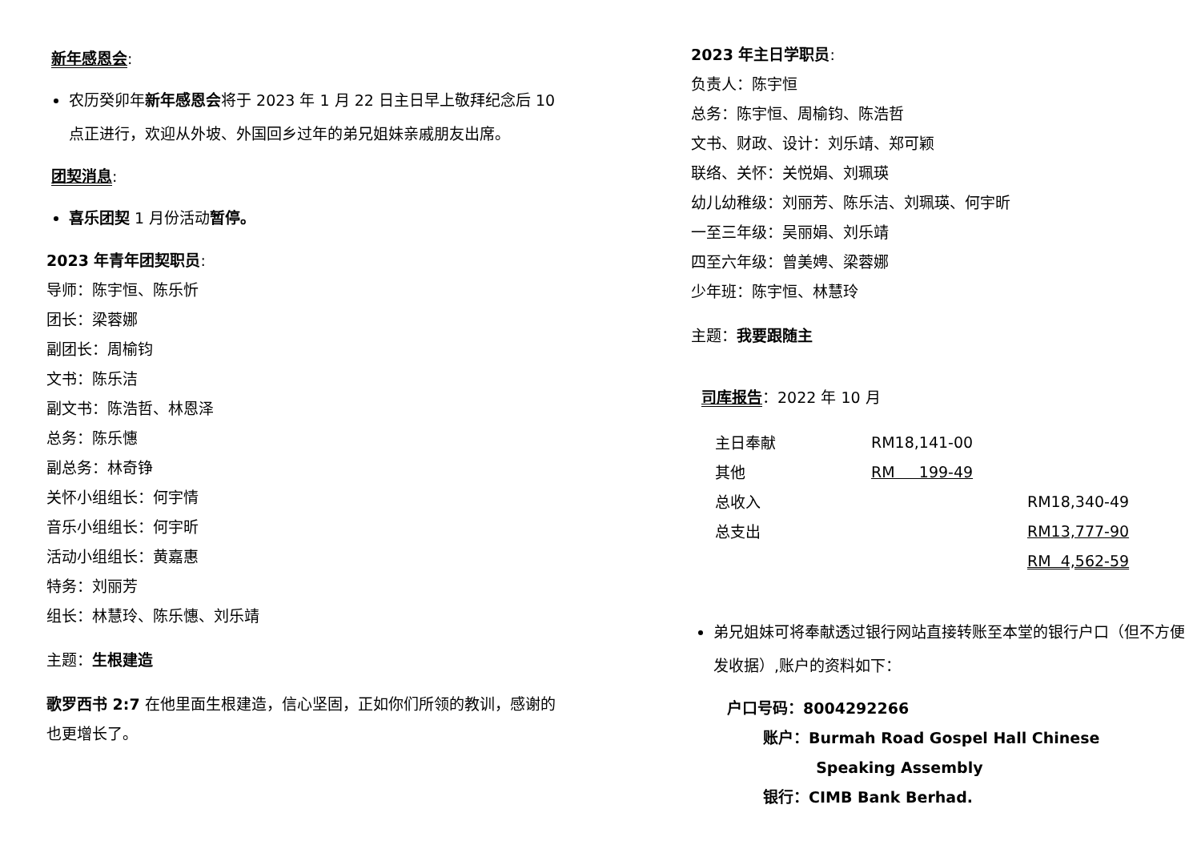新年感恩会:
农历癸卯年新年感恩会将于 2023 年 1 月 22 日主日早上敬拜纪念后 10 点正进行，欢迎从外坡、外国回乡过年的弟兄姐妹亲戚朋友出席。
团契消息:
喜乐团契 1 月份活动暂停。
2023 年青年团契职员:
导师：陈宇恒、陈乐忻
团长：梁蓉娜
副团长：周榆钧
文书：陈乐洁
副文书：陈浩哲、林恩泽
总务：陈乐憓
副总务：林奇铮
关怀小组组长：何宇情
音乐小组组长：何宇昕
活动小组组长：黄嘉惠
特务：刘丽芳
组长：林慧玲、陈乐憓、刘乐靖
主题：生根建造
歌罗西书 2:7 在他里面生根建造，信心坚固，正如你们所领的教训，感谢的也更增长了。
2023 年主日学职员:
负责人：陈宇恒
总务：陈宇恒、周榆钧、陈浩哲
文书、财政、设计：刘乐靖、郑可颖
联络、关怀：关悦娟、刘珮瑛
幼儿幼稚级：刘丽芳、陈乐洁、刘珮瑛、何宇昕
一至三年级：吴丽娟、刘乐靖
四至六年级：曾美娉、梁蓉娜
少年班：陈宇恒、林慧玲
主题：我要跟随主
司库报告：2022 年 10 月
| 主日奉献 | RM18,141-00 | |
| 其他 | RM 199-49 | |
| 总收入 | | RM18,340-49 |
| 总支出 | | RM13,777-90 |
| | | RM 4,562-59 |
弟兄姐妹可将奉献透过银行网站直接转账至本堂的银行户口（但不方便发收据）,账户的资料如下：
户口号码：8004292266
账户：Burmah Road Gospel Hall Chinese
Speaking Assembly
银行：CIMB Bank Berhad.